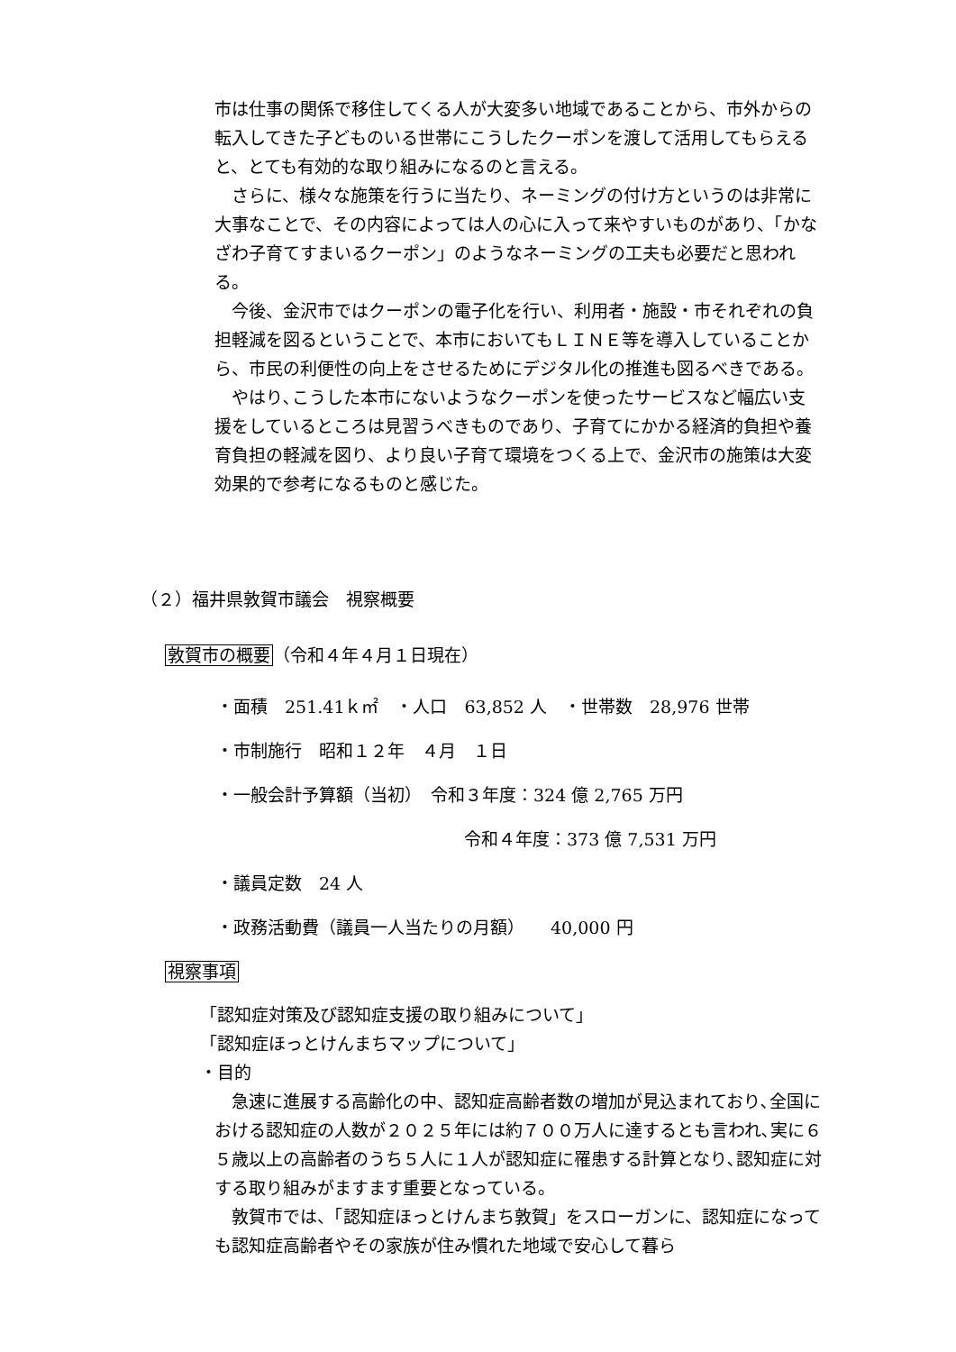市は仕事の関係で移住してくる人が大変多い地域であることから、市外からの転入してきた子どものいる世帯にこうしたクーポンを渡して活用してもらえると、とても有効的な取り組みになるのと言える。
　さらに、様々な施策を行うに当たり、ネーミングの付け方というのは非常に大事なことで、その内容によっては人の心に入って来やすいものがあり、「かなざわ子育てすまいるクーポン」のようなネーミングの工夫も必要だと思われる。
　今後、金沢市ではクーポンの電子化を行い、利用者・施設・市それぞれの負担軽減を図るということで、本市においてもＬＩＮＥ等を導入していることから、市民の利便性の向上をさせるためにデジタル化の推進も図るべきである。
　やはり､こうした本市にないようなクーポンを使ったサービスなど幅広い支援をしているところは見習うべきものであり、子育てにかかる経済的負担や養育負担の軽減を図り、より良い子育て環境をつくる上で、金沢市の施策は大変効果的で参考になるものと感じた。
（２）福井県敦賀市議会　視察概要
敦賀市の概要（令和４年４月１日現在）
・面積　251.41ｋ㎡　・人口　63,852 人　・世帯数　28,976 世帯
・市制施行　昭和１２年　４月　１日
・一般会計予算額（当初）　令和３年度：324 億 2,765 万円
令和４年度：373 億 7,531 万円
・議員定数　24 人
・政務活動費（議員一人当たりの月額）　　40,000 円
視察事項
「認知症対策及び認知症支援の取り組みについて」
「認知症ほっとけんまちマップについて」
・目的
　急速に進展する高齢化の中、認知症高齢者数の増加が見込まれており､全国における認知症の人数が２０２５年には約７００万人に達するとも言われ､実に６５歳以上の高齢者のうち５人に１人が認知症に罹患する計算となり､認知症に対する取り組みがますます重要となっている。
　敦賀市では、「認知症ほっとけんまち敦賀」をスローガンに、認知症になっても認知症高齢者やその家族が住み慣れた地域で安心して暮ら